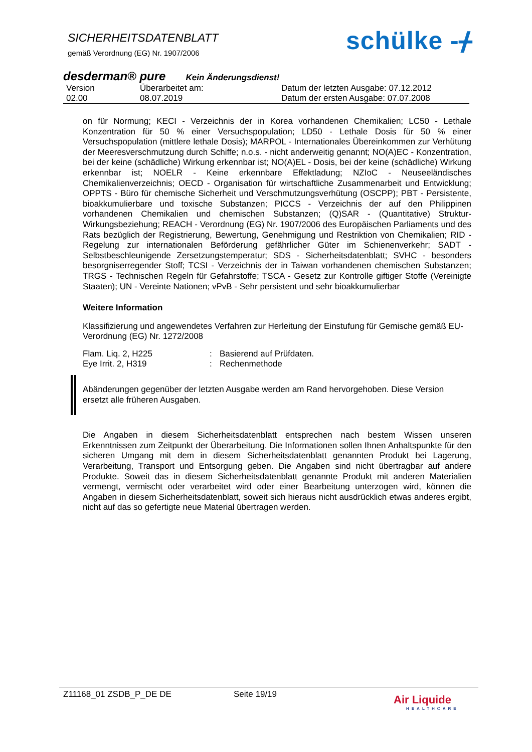SICHERHEITSDATENBLATT
gemäß Verordnung (EG) Nr. 1907/2006
schülke -ᚋ
desderman® pure Kein Änderungsdienst!
| Version | Überarbeitet am: | Datum der letzten Ausgabe: 07.12.2012 |
| 02.00 | 08.07.2019 | Datum der ersten Ausgabe: 07.07.2008 |
on für Normung; KECI - Verzeichnis der in Korea vorhandenen Chemikalien; LC50 - Lethale Konzentration für 50 % einer Versuchspopulation; LD50 - Lethale Dosis für 50 % einer Versuchspopulation (mittlere lethale Dosis); MARPOL - Internationales Übereinkommen zur Verhütung der Meeresverschmutzung durch Schiffe; n.o.s. - nicht anderweitig genannt; NO(A)EC - Konzentration, bei der keine (schädliche) Wirkung erkennbar ist; NO(A)EL - Dosis, bei der keine (schädliche) Wirkung erkennbar ist; NOELR - Keine erkennbare Effektladung; NZIoC - Neuseeländisches Chemikalienverzeichnis; OECD - Organisation für wirtschaftliche Zusammenarbeit und Entwicklung; OPPTS - Büro für chemische Sicherheit und Verschmutzungsverhütung (OSCPP); PBT - Persistente, bioakkumulierbare und toxische Substanzen; PICCS - Verzeichnis der auf den Philippinen vorhandenen Chemikalien und chemischen Substanzen; (Q)SAR - (Quantitative) Struktur-Wirkungsbeziehung; REACH - Verordnung (EG) Nr. 1907/2006 des Europäischen Parliaments und des Rats bezüglich der Registrierung, Bewertung, Genehmigung und Restriktion von Chemikalien; RID - Regelung zur internationalen Beförderung gefährlicher Güter im Schienenverkehr; SADT - Selbstbeschleunigende Zersetzungstemperatur; SDS - Sicherheitsdatenblatt; SVHC - besonders besorgniserregender Stoff; TCSI - Verzeichnis der in Taiwan vorhandenen chemischen Substanzen; TRGS - Technischen Regeln für Gefahrstoffe; TSCA - Gesetz zur Kontrolle giftiger Stoffe (Vereinigte Staaten); UN - Vereinte Nationen; vPvB - Sehr persistent und sehr bioakkumulierbar
Weitere Information
Klassifizierung und angewendetes Verfahren zur Herleitung der Einstufung für Gemische gemäß EU- Verordnung (EG) Nr. 1272/2008
| Flam. Liq. 2, H225 | : | Basierend auf Prüfdaten. |
| Eye Irrit. 2, H319 | : | Rechenmethode |
Abänderungen gegenüber der letzten Ausgabe werden am Rand hervorgehoben. Diese Version ersetzt alle früheren Ausgaben.
Die Angaben in diesem Sicherheitsdatenblatt entsprechen nach bestem Wissen unseren Erkenntnissen zum Zeitpunkt der Überarbeitung. Die Informationen sollen Ihnen Anhaltspunkte für den sicheren Umgang mit dem in diesem Sicherheitsdatenblatt genannten Produkt bei Lagerung, Verarbeitung, Transport und Entsorgung geben. Die Angaben sind nicht übertragbar auf andere Produkte. Soweit das in diesem Sicherheitsdatenblatt genannte Produkt mit anderen Materialien vermengt, vermischt oder verarbeitet wird oder einer Bearbeitung unterzogen wird, können die Angaben in diesem Sicherheitsdatenblatt, soweit sich hieraus nicht ausdrücklich etwas anderes ergibt, nicht auf das so gefertigte neue Material übertragen werden.
Z11168_01 ZSDB_P_DE DE Seite 19/19
Air Liquide
HEALTHCARE